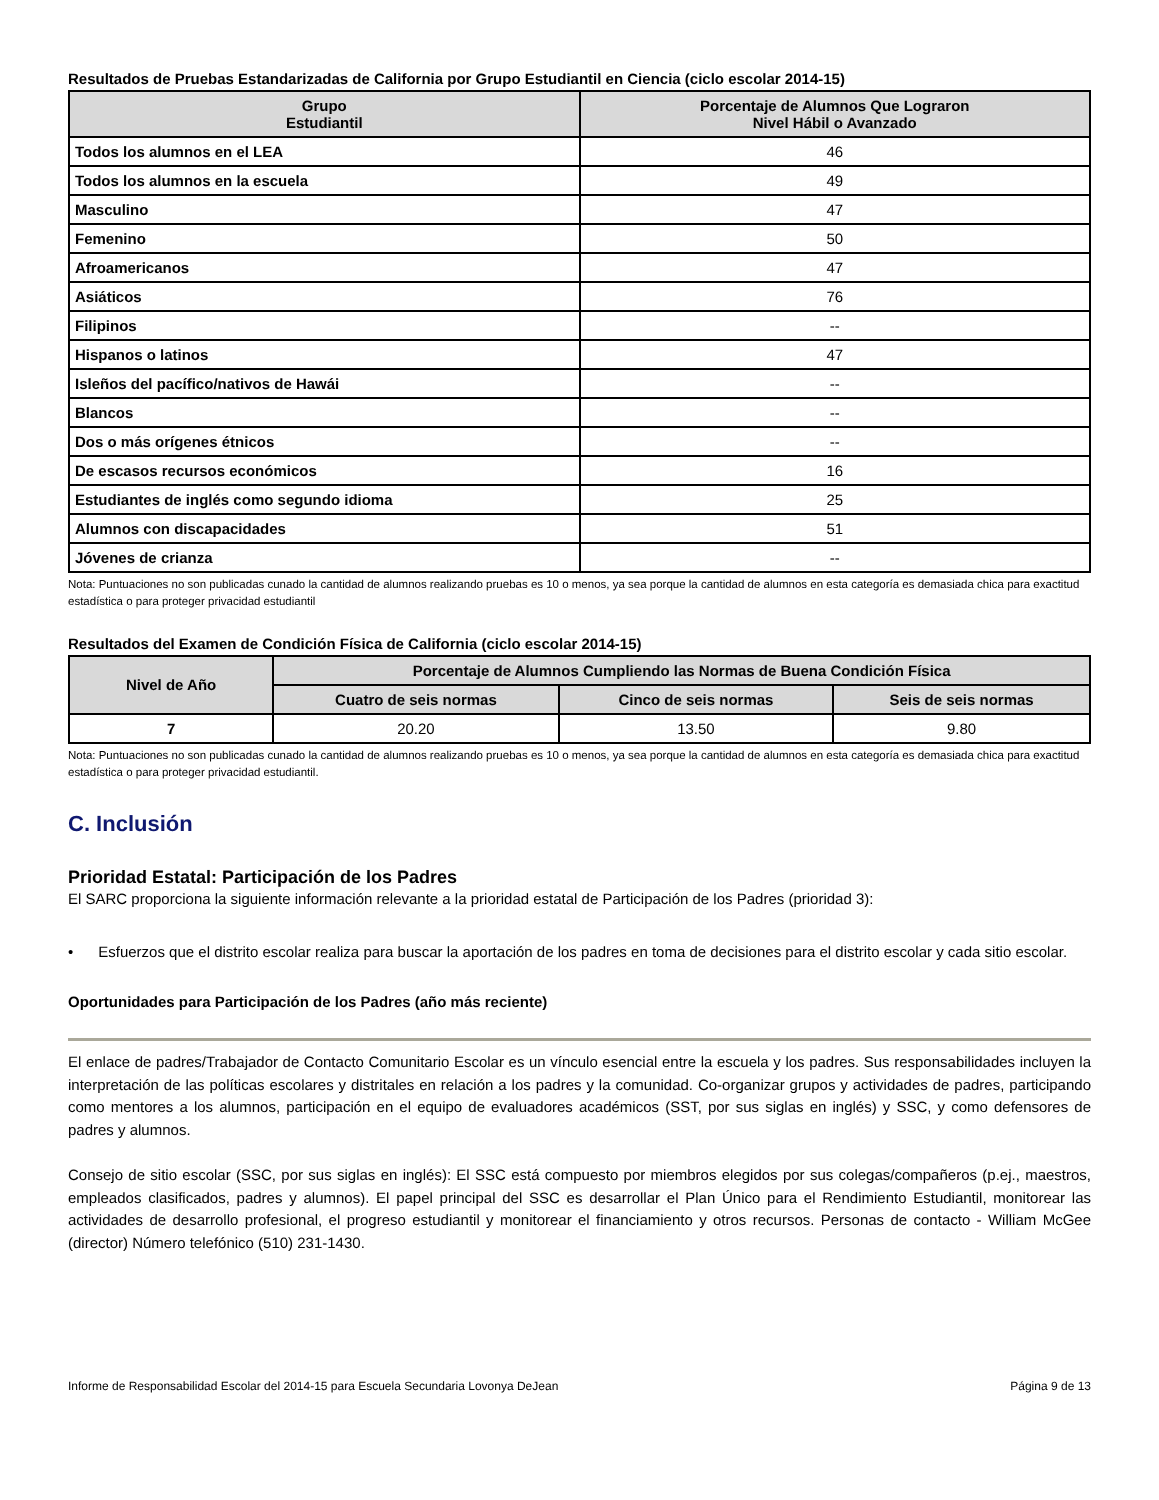Resultados de Pruebas Estandarizadas de California por Grupo Estudiantil en Ciencia (ciclo escolar 2014-15)
| Grupo Estudiantil | Porcentaje de Alumnos Que Lograron Nivel Hábil o Avanzado |
| --- | --- |
| Todos los alumnos en el LEA | 46 |
| Todos los alumnos en la escuela | 49 |
| Masculino | 47 |
| Femenino | 50 |
| Afroamericanos | 47 |
| Asiáticos | 76 |
| Filipinos | -- |
| Hispanos o latinos | 47 |
| Isleños del pacífico/nativos de Hawái | -- |
| Blancos | -- |
| Dos o más orígenes étnicos | -- |
| De escasos recursos económicos | 16 |
| Estudiantes de inglés como segundo idioma | 25 |
| Alumnos con discapacidades | 51 |
| Jóvenes de crianza | -- |
Nota: Puntuaciones no son publicadas cunado la cantidad de alumnos realizando pruebas es 10 o menos, ya sea porque la cantidad de alumnos en esta categoría es demasiada chica para exactitud estadística o para proteger privacidad estudiantil
Resultados del Examen de Condición Física de California (ciclo escolar 2014-15)
| Nivel de Año | Porcentaje de Alumnos Cumpliendo las Normas de Buena Condición Física | | |
| --- | --- | --- | --- |
| | Cuatro de seis normas | Cinco de seis normas | Seis de seis normas |
| 7 | 20.20 | 13.50 | 9.80 |
Nota: Puntuaciones no son publicadas cunado la cantidad de alumnos realizando pruebas es 10 o menos, ya sea porque la cantidad de alumnos en esta categoría es demasiada chica para exactitud estadística o para proteger privacidad estudiantil.
C. Inclusión
Prioridad Estatal: Participación de los Padres
El SARC proporciona la siguiente información relevante a la prioridad estatal de Participación de los Padres (prioridad 3):
• Esfuerzos que el distrito escolar realiza para buscar la aportación de los padres en toma de decisiones para el distrito escolar y cada sitio escolar.
Oportunidades para Participación de los Padres (año más reciente)
El enlace de padres/Trabajador de Contacto Comunitario Escolar es un vínculo esencial entre la escuela y los padres. Sus responsabilidades incluyen la interpretación de las políticas escolares y distritales en relación a los padres y la comunidad. Co-organizar grupos y actividades de padres, participando como mentores a los alumnos, participación en el equipo de evaluadores académicos (SST, por sus siglas en inglés) y SSC, y como defensores de padres y alumnos.
Consejo de sitio escolar (SSC, por sus siglas en inglés): El SSC está compuesto por miembros elegidos por sus colegas/compañeros (p.ej., maestros, empleados clasificados, padres y alumnos). El papel principal del SSC es desarrollar el Plan Único para el Rendimiento Estudiantil, monitorear las actividades de desarrollo profesional, el progreso estudiantil y monitorear el financiamiento y otros recursos. Personas de contacto - William McGee (director) Número telefónico (510) 231-1430.
Informe de Responsabilidad Escolar del 2014-15 para Escuela Secundaria Lovonya DeJean Página 9 de 13